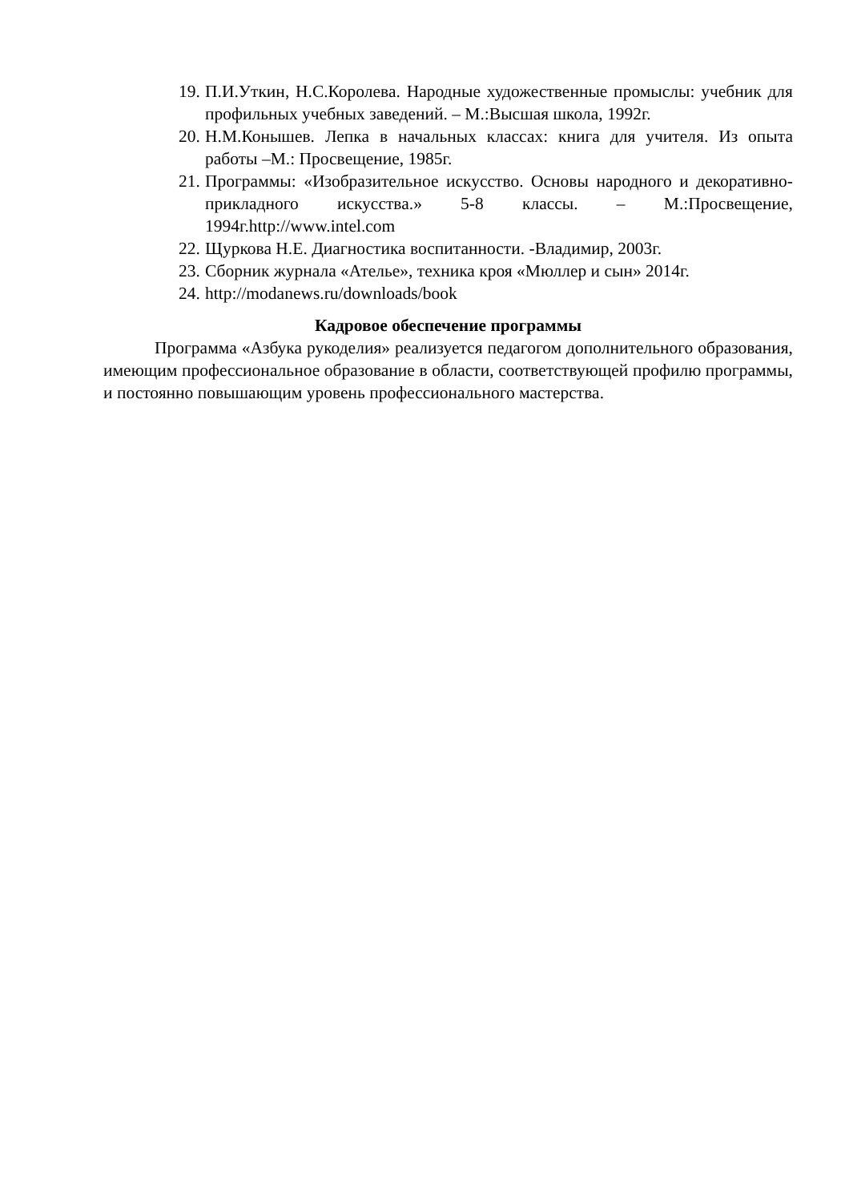19. П.И.Уткин, Н.С.Королева. Народные художественные промыслы: учебник для профильных учебных заведений. – М.:Высшая школа, 1992г.
20. Н.М.Конышев. Лепка в начальных классах: книга для учителя. Из опыта работы –М.: Просвещение, 1985г.
21. Программы: «Изобразительное искусство. Основы народного и декоративно-прикладного искусства.» 5-8 классы. – М.:Просвещение, 1994г.http://www.intel.com
22. Щуркова Н.Е. Диагностика воспитанности. -Владимир, 2003г.
23. Сборник журнала «Ателье», техника кроя «Мюллер и сын» 2014г.
24. http://modanews.ru/downloads/book
Кадровое обеспечение программы
Программа «Азбука рукоделия» реализуется педагогом дополнительного образования, имеющим профессиональное образование в области, соответствующей профилю программы, и постоянно повышающим уровень профессионального мастерства.